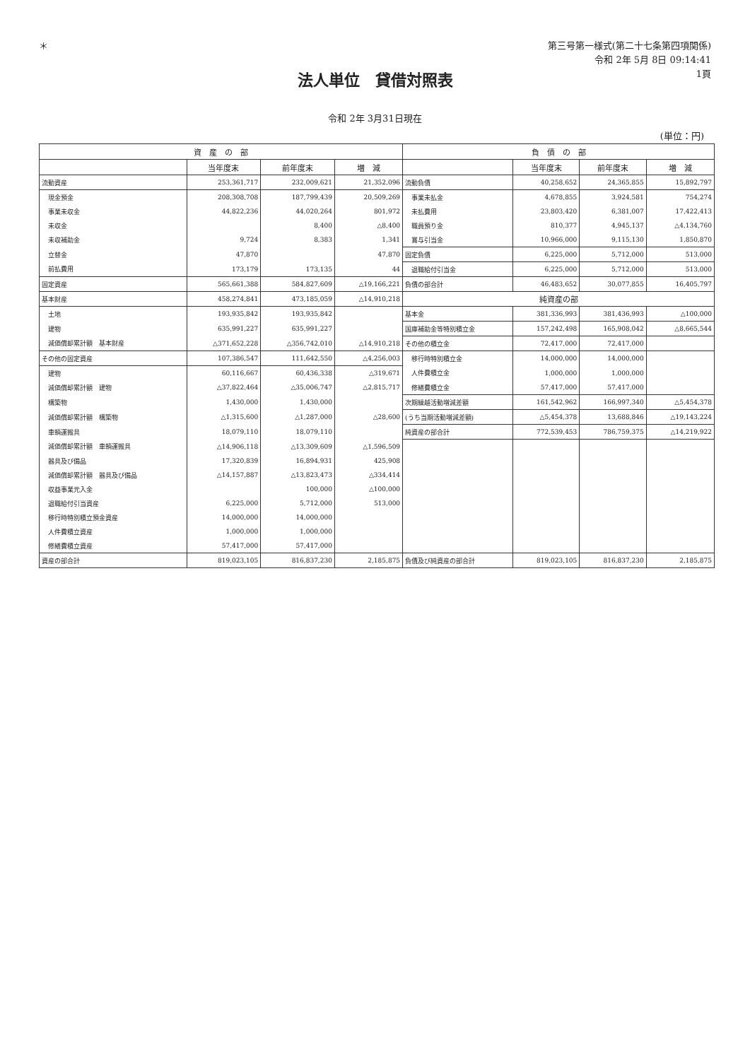＊
第三号第一様式(第二十七条第四項関係)
令和 2年 5月 8日 09:14:41
1頁
法人単位　貸借対照表
令和 2年 3月31日現在
(単位：円)
| 資 産 の 部 | | | | 負 債 の 部 | | | |
| --- | --- | --- | --- | --- | --- | --- | --- |
| | 当年度末 | 前年度末 | 増 減 | | 当年度末 | 前年度末 | 増 減 |
| 流動資産 | 253,361,717 | 232,009,621 | 21,352,096 | 流動負債 | 40,258,652 | 24,365,855 | 15,892,797 |
| 現金預金 | 208,308,708 | 187,799,439 | 20,509,269 | 事業未払金 | 4,678,855 | 3,924,581 | 754,274 |
| 事業未収金 | 44,822,236 | 44,020,264 | 801,972 | 未払費用 | 23,803,420 | 6,381,007 | 17,422,413 |
| 未収金 | | 8,400 | △8,400 | 職員預り金 | 810,377 | 4,945,137 | △4,134,760 |
| 未収補助金 | 9,724 | 8,383 | 1,341 | 賞与引当金 | 10,966,000 | 9,115,130 | 1,850,870 |
| 立替金 | 47,870 | | 47,870 | 固定負債 | 6,225,000 | 5,712,000 | 513,000 |
| 前払費用 | 173,179 | 173,135 | 44 | 退職給付引当金 | 6,225,000 | 5,712,000 | 513,000 |
| 固定資産 | 565,661,388 | 584,827,609 | △19,166,221 | 負債の部合計 | 46,483,652 | 30,077,855 | 16,405,797 |
| 基本財産 | 458,274,841 | 473,185,059 | △14,910,218 | 純資産の部 | | | |
| 土地 | 193,935,842 | 193,935,842 | | 基本金 | 381,336,993 | 381,436,993 | △100,000 |
| 建物 | 635,991,227 | 635,991,227 | | 国庫補助金等特別積立金 | 157,242,498 | 165,908,042 | △8,665,544 |
| 減価償却累計額 基本財産 | △371,652,228 | △356,742,010 | △14,910,218 | その他の積立金 | 72,417,000 | 72,417,000 | |
| その他の固定資産 | 107,386,547 | 111,642,550 | △4,256,003 | 移行時特別積立金 | 14,000,000 | 14,000,000 | |
| 建物 | 60,116,667 | 60,436,338 | △319,671 | 人件費積立金 | 1,000,000 | 1,000,000 | |
| 減価償却累計額 建物 | △37,822,464 | △35,006,747 | △2,815,717 | 修繕費積立金 | 57,417,000 | 57,417,000 | |
| 構築物 | 1,430,000 | 1,430,000 | | 次期繰越活動増減差額 | 161,542,962 | 166,997,340 | △5,454,378 |
| 減価償却累計額 構築物 | △1,315,600 | △1,287,000 | △28,600 | (うち当期活動増減差額) | △5,454,378 | 13,688,846 | △19,143,224 |
| 車輌運搬具 | 18,079,110 | 18,079,110 | | 純資産の部合計 | 772,539,453 | 786,759,375 | △14,219,922 |
| 減価償却累計額 車輌運搬具 | △14,906,118 | △13,309,609 | △1,596,509 | | | | |
| 器具及び備品 | 17,320,839 | 16,894,931 | 425,908 | | | | |
| 減価償却累計額 器具及び備品 | △14,157,887 | △13,823,473 | △334,414 | | | | |
| 収益事業元入金 | | 100,000 | △100,000 | | | | |
| 退職給付引当資産 | 6,225,000 | 5,712,000 | 513,000 | | | | |
| 移行時特別積立預金資産 | 14,000,000 | 14,000,000 | | | | | |
| 人件費積立資産 | 1,000,000 | 1,000,000 | | | | | |
| 修繕費積立資産 | 57,417,000 | 57,417,000 | | | | | |
| 資産の部合計 | 819,023,105 | 816,837,230 | 2,185,875 | 負債及び純資産の部合計 | 819,023,105 | 816,837,230 | 2,185,875 |